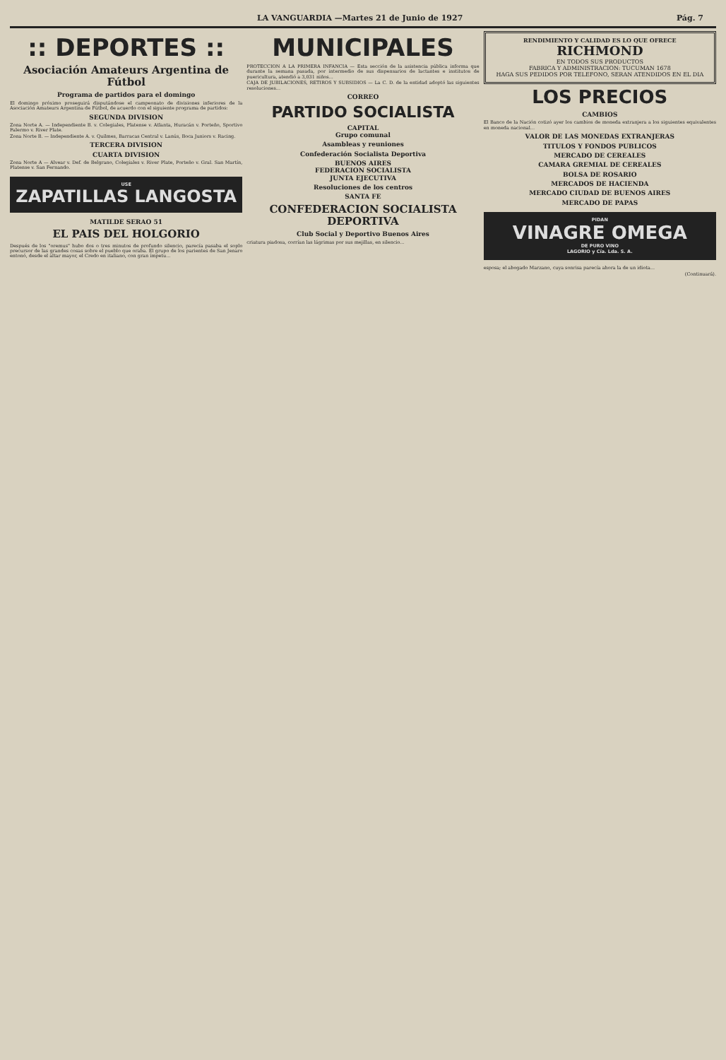LA VANGUARDIA —Martes 21 de Junio de 1927 Pág. 7
:: DEPORTES ::
Asociación Amateurs Argentina de Fútbol
Programa de partidos para el domingo
El domingo próximo proseguirá disputándose el campeonato de divisiones inferiores de la Asociación Amateurs Argentina de Fútbol, de acuerdo con el siguiente programa de partidos:
SEGUNDA DIVISION
Zona Norte A. — Independiente B. v. Colegiales, Platense v. Atlanta, Huracán v. Porteño, Sportivo Palermo v. River Plate.
Zona Norte B. — Independiente A. v. Quilmes, Barracas Central v. Lanús, Boca Juniors v. Racing.
TERCERA DIVISION
CUARTA DIVISION
Zona Norte A — Alvear v. Def. de Belgrano, Colegiales v. River Plate, Porteño v. Gral. San Martín, Platense v. San Fernando.
USE
ZAPATILLAS LANGOSTA
MATILDE SERAO 51
EL PAIS DEL HOLGORIO
Después de los "oremus" hubo dos o tres minutos de profundo silencio, parecía pasaba el soplo precursor de las grandes cosas sobre el pueblo que oraba. El grupo de los parientes de San Jenaro entonó, desde el altar mayor, el Credo en italiano, con gran ímpetu...
MUNICIPALES
PROTECCION A LA PRIMERA INFANCIA — Esta sección de la asistencia pública informa que durante la semana pasada, por intermedio de sus dispensarios de lactantes e institutos de puericultura, atendió a 3,031 niños...
CAJA DE JUBILACIONES, RETIROS Y SUBSIDIOS — La C. D. de la entidad adoptó las siguientes resoluciones...
CORREO
PARTIDO SOCIALISTA
CAPITAL
Grupo comunal
Asambleas y reuniones
Confederación Socialista Deportiva
BUENOS AIRES
FEDERACION SOCIALISTA
JUNTA EJECUTIVA
Resoluciones de los centros
SANTA FE
CONFEDERACION SOCIALISTA DEPORTIVA
Club Social y Deportivo Buenos Aires
criatura piadosa, corrían las lágrimas por sus mejillas, en silencio...
RENDIMIENTO Y CALIDAD ES LO QUE OFRECE
RICHMOND
EN TODOS SUS PRODUCTOS
FABRICA Y ADMINISTRACION: TUCUMAN 1678
HAGA SUS PEDIDOS POR TELEFONO, SERAN ATENDIDOS EN EL DIA
LOS PRECIOS
CAMBIOS
El Banco de la Nación cotizó ayer los cambios de moneda extranjera a los siguientes equivalentes en moneda nacional...
VALOR DE LAS MONEDAS EXTRANJERAS
TITULOS Y FONDOS PUBLICOS
MERCADO DE CEREALES
CAMARA GREMIAL DE CEREALES
BOLSA DE ROSARIO
MERCADOS DE HACIENDA
MERCADO CIUDAD DE BUENOS AIRES
MERCADO DE PAPAS
PIDAN
VINAGRE OMEGA
DE PURO VINO
LAGORIO y Cía. Lda. S. A.
esposa; el abogado Marzano, cuya sonrisa parecía ahora la de un idiota...
(Continuará).